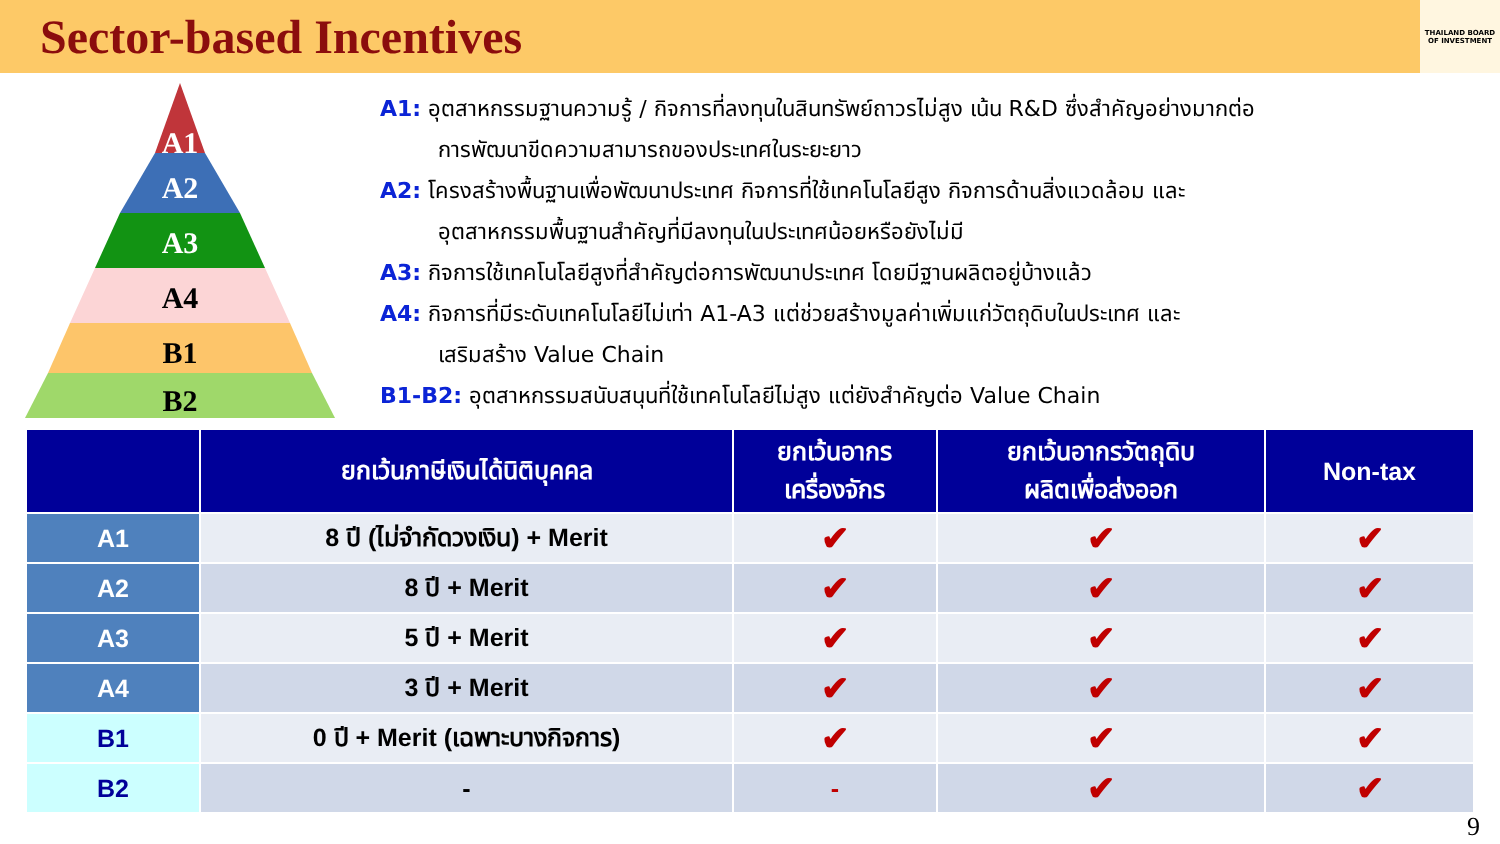Sector-based Incentives
THAILAND BOARD OF INVESTMENT
A1
A2
A3
A4
B1
B2
A1: อุตสาหกรรมฐานความรู้ / กิจการที่ลงทุนในสินทรัพย์ถาวรไม่สูง เน้น R&D ซึ่งสำคัญอย่างมากต่อ
การพัฒนาขีดความสามารถของประเทศในระยะยาว
A2: โครงสร้างพื้นฐานเพื่อพัฒนาประเทศ กิจการที่ใช้เทคโนโลยีสูง กิจการด้านสิ่งแวดล้อม และ
อุตสาหกรรมพื้นฐานสำคัญที่มีลงทุนในประเทศน้อยหรือยังไม่มี
A3: กิจการใช้เทคโนโลยีสูงที่สำคัญต่อการพัฒนาประเทศ โดยมีฐานผลิตอยู่บ้างแล้ว
A4: กิจการที่มีระดับเทคโนโลยีไม่เท่า A1-A3 แต่ช่วยสร้างมูลค่าเพิ่มแก่วัตถุดิบในประเทศ และ
เสริมสร้าง Value Chain
B1-B2: อุตสาหกรรมสนับสนุนที่ใช้เทคโนโลยีไม่สูง แต่ยังสำคัญต่อ Value Chain
| | ยกเว้นภาษีเงินได้นิติบุคคล | ยกเว้นอากร เครื่องจักร | ยกเว้นอากรวัตถุดิบ ผลิตเพื่อส่งออก | Non-tax |
| --- | --- | --- | --- | --- |
| A1 | 8 ปี (ไม่จำกัดวงเงิน) + Merit | ✔ | ✔ | ✔ |
| A2 | 8 ปี + Merit | ✔ | ✔ | ✔ |
| A3 | 5 ปี + Merit | ✔ | ✔ | ✔ |
| A4 | 3 ปี + Merit | ✔ | ✔ | ✔ |
| B1 | 0 ปี + Merit (เฉพาะบางกิจการ) | ✔ | ✔ | ✔ |
| B2 | - | - | ✔ | ✔ |
9